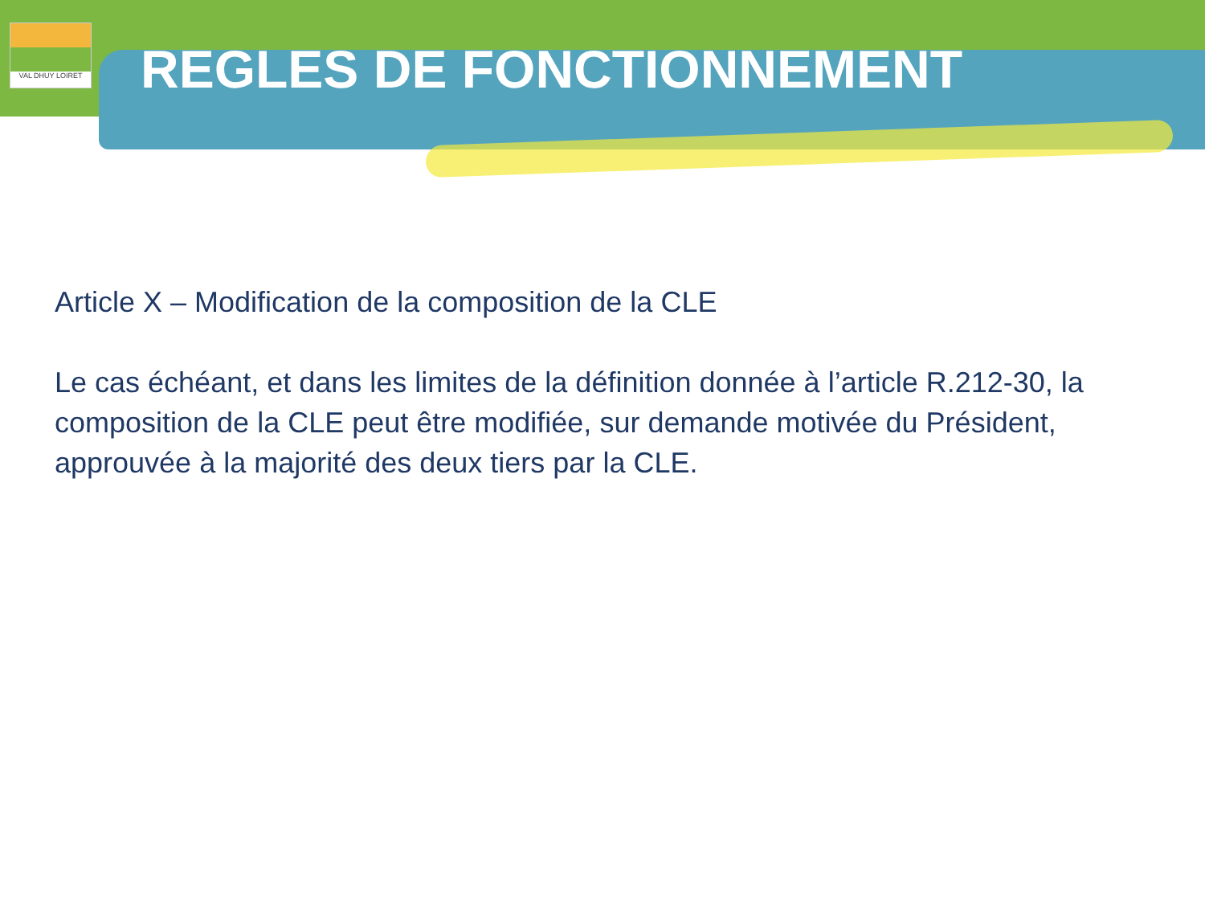VAL DHUY LOIRET
REGLES DE FONCTIONNEMENT
Article X – Modification de la composition de la CLE
Le cas échéant, et dans les limites de la définition donnée à l’article R.212-30, la composition de la CLE peut être modifiée, sur demande motivée du Président, approuvée à la majorité des deux tiers par la CLE.